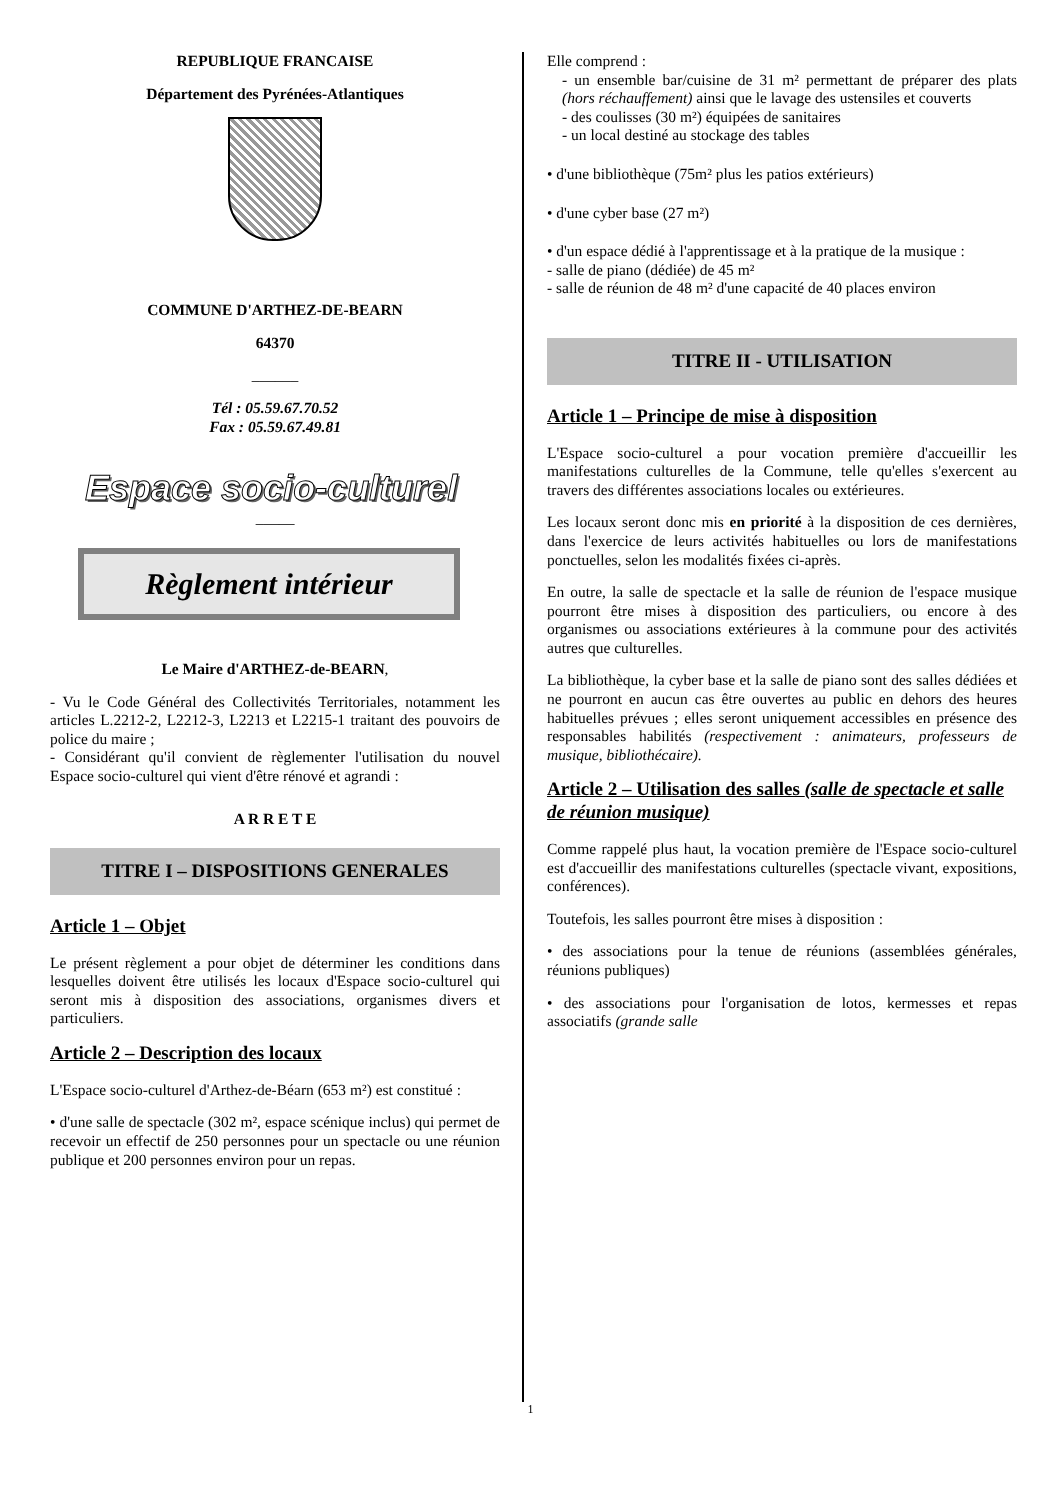REPUBLIQUE FRANCAISE
Département des Pyrénées-Atlantiques
COMMUNE D'ARTHEZ-DE-BEARN
64370
______
Tél : 05.59.67.70.52
Fax : 05.59.67.49.81
Espace socio-culturel
_____
Règlement intérieur
Le Maire d'ARTHEZ-de-BEARN,
- Vu le Code Général des Collectivités Territoriales, notamment les articles L.2212-2, L2212-3, L2213 et L2215-1 traitant des pouvoirs de police du maire ;
- Considérant qu'il convient de règlementer l'utilisation du nouvel Espace socio-culturel qui vient d'être rénové et agrandi :
A R R E T E
TITRE I – DISPOSITIONS GENERALES
Article 1 – Objet
Le présent règlement a pour objet de déterminer les conditions dans lesquelles doivent être utilisés les locaux d'Espace socio-culturel qui seront mis à disposition des associations, organismes divers et particuliers.
Article 2 – Description des locaux
L'Espace socio-culturel d'Arthez-de-Béarn (653 m²) est constitué :
• d'une salle de spectacle (302 m², espace scénique inclus) qui permet de recevoir un effectif de 250 personnes pour un spectacle ou une réunion publique et 200 personnes environ pour un repas.
Elle comprend :
- un ensemble bar/cuisine de 31 m² permettant de préparer des plats (hors réchauffement) ainsi que le lavage des ustensiles et couverts
- des coulisses (30 m²) équipées de sanitaires
- un local destiné au stockage des tables
• d'une bibliothèque (75m² plus les patios extérieurs)
• d'une cyber base (27 m²)
• d'un espace dédié à l'apprentissage et à la pratique de la musique :
- salle de piano (dédiée) de 45 m²
- salle de réunion de 48 m² d'une capacité de 40 places environ
TITRE II - UTILISATION
Article 1 – Principe de mise à disposition
L'Espace socio-culturel a pour vocation première d'accueillir les manifestations culturelles de la Commune, telle qu'elles s'exercent au travers des différentes associations locales ou extérieures.
Les locaux seront donc mis en priorité à la disposition de ces dernières, dans l'exercice de leurs activités habituelles ou lors de manifestations ponctuelles, selon les modalités fixées ci-après.
En outre, la salle de spectacle et la salle de réunion de l'espace musique pourront être mises à disposition des particuliers, ou encore à des organismes ou associations extérieures à la commune pour des activités autres que culturelles.
La bibliothèque, la cyber base et la salle de piano sont des salles dédiées et ne pourront en aucun cas être ouvertes au public en dehors des heures habituelles prévues ; elles seront uniquement accessibles en présence des responsables habilités (respectivement : animateurs, professeurs de musique, bibliothécaire).
Article 2 – Utilisation des salles (salle de spectacle et salle de réunion musique)
Comme rappelé plus haut, la vocation première de l'Espace socio-culturel est d'accueillir des manifestations culturelles (spectacle vivant, expositions, conférences).
Toutefois, les salles pourront être mises à disposition :
• des associations pour la tenue de réunions (assemblées générales, réunions publiques)
• des associations pour l'organisation de lotos, kermesses et repas associatifs (grande salle
1